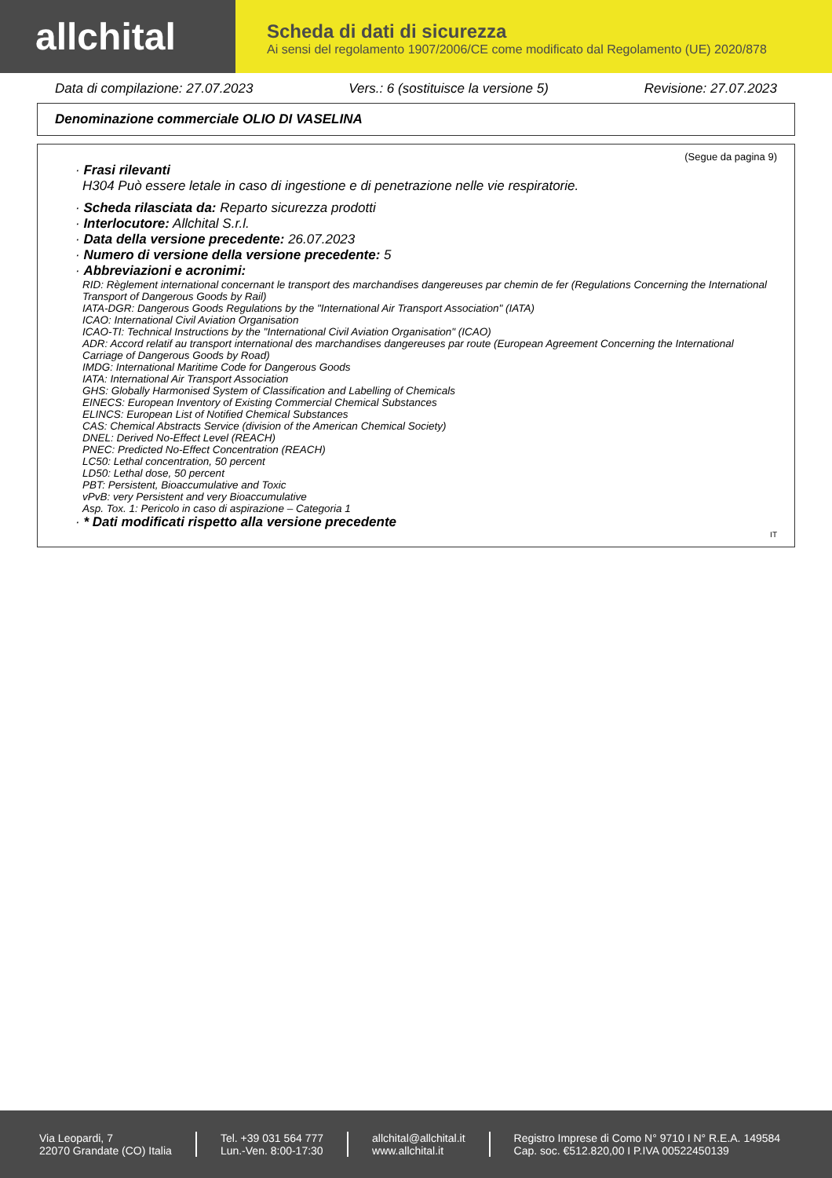allchital
Scheda di dati di sicurezza
Ai sensi del regolamento 1907/2006/CE come modificato dal Regolamento (UE) 2020/878
Data di compilazione: 27.07.2023 Vers.: 6 (sostituisce la versione 5) Revisione: 27.07.2023
Denominazione commerciale OLIO DI VASELINA
(Segue da pagina 9)
· Frasi rilevanti
H304 Può essere letale in caso di ingestione e di penetrazione nelle vie respiratorie.
· Scheda rilasciata da: Reparto sicurezza prodotti
· Interlocutore: Allchital S.r.l.
· Data della versione precedente: 26.07.2023
· Numero di versione della versione precedente: 5
· Abbreviazioni e acronimi:
RID: Règlement international concernant le transport des marchandises dangereuses par chemin de fer (Regulations Concerning the International Transport of Dangerous Goods by Rail)
IATA-DGR: Dangerous Goods Regulations by the "International Air Transport Association" (IATA)
ICAO: International Civil Aviation Organisation
ICAO-TI: Technical Instructions by the "International Civil Aviation Organisation" (ICAO)
ADR: Accord relatif au transport international des marchandises dangereuses par route (European Agreement Concerning the International Carriage of Dangerous Goods by Road)
IMDG: International Maritime Code for Dangerous Goods
IATA: International Air Transport Association
GHS: Globally Harmonised System of Classification and Labelling of Chemicals
EINECS: European Inventory of Existing Commercial Chemical Substances
ELINCS: European List of Notified Chemical Substances
CAS: Chemical Abstracts Service (division of the American Chemical Society)
DNEL: Derived No-Effect Level (REACH)
PNEC: Predicted No-Effect Concentration (REACH)
LC50: Lethal concentration, 50 percent
LD50: Lethal dose, 50 percent
PBT: Persistent, Bioaccumulative and Toxic
vPvB: very Persistent and very Bioaccumulative
Asp. Tox. 1: Pericolo in caso di aspirazione – Categoria 1
· * Dati modificati rispetto alla versione precedente
IT
Via Leopardi, 7
22070 Grandate (CO) Italia
Tel. +39 031 564 777
Lun.-Ven. 8:00-17:30
allchital@allchital.it
www.allchital.it
Registro Imprese di Como N° 9710 I N° R.E.A. 149584
Cap. soc. €512.820,00 I P.IVA 00522450139